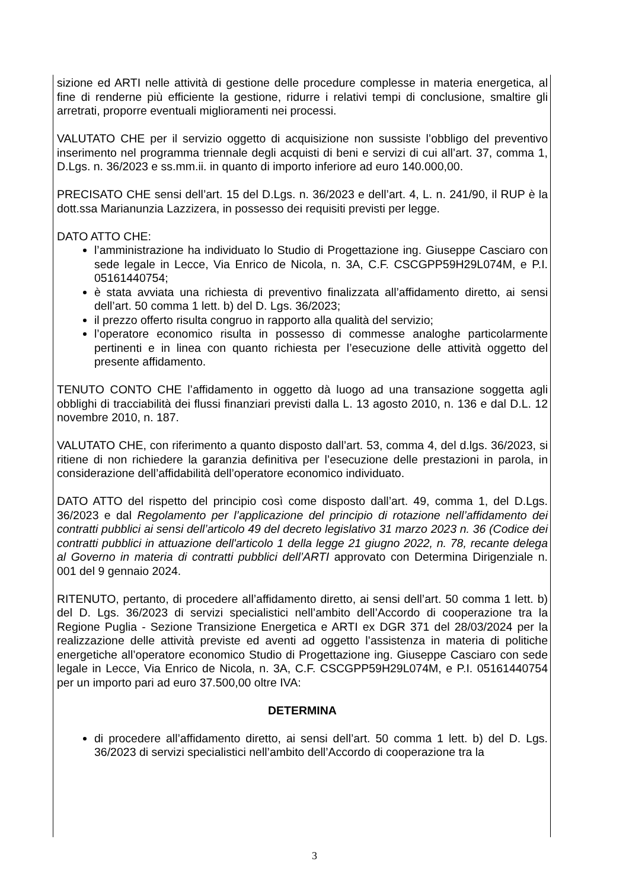sizione ed ARTI nelle attività di gestione delle procedure complesse in materia energetica, al fine di renderne più efficiente la gestione, ridurre i relativi tempi di conclusione, smaltire gli arretrati, proporre eventuali miglioramenti nei processi.
VALUTATO CHE per il servizio oggetto di acquisizione non sussiste l’obbligo del preventivo inserimento nel programma triennale degli acquisti di beni e servizi di cui all’art. 37, comma 1, D.Lgs. n. 36/2023 e ss.mm.ii. in quanto di importo inferiore ad euro 140.000,00.
PRECISATO CHE sensi dell’art. 15 del D.Lgs. n. 36/2023 e dell’art. 4, L. n. 241/90, il RUP è la dott.ssa Marianunzia Lazzizera, in possesso dei requisiti previsti per legge.
DATO ATTO CHE:
l’amministrazione ha individuato lo Studio di Progettazione ing. Giuseppe Casciaro con sede legale in Lecce, Via Enrico de Nicola, n. 3A, C.F. CSCGPP59H29L074M, e P.I. 05161440754;
è stata avviata una richiesta di preventivo finalizzata all’affidamento diretto, ai sensi dell’art. 50 comma 1 lett. b) del D. Lgs. 36/2023;
il prezzo offerto risulta congruo in rapporto alla qualità del servizio;
l’operatore economico risulta in possesso di commesse analoghe particolarmente pertinenti e in linea con quanto richiesta per l’esecuzione delle attività oggetto del presente affidamento.
TENUTO CONTO CHE l’affidamento in oggetto dà luogo ad una transazione soggetta agli obblighi di tracciabilità dei flussi finanziari previsti dalla L. 13 agosto 2010, n. 136 e dal D.L. 12 novembre 2010, n. 187.
VALUTATO CHE, con riferimento a quanto disposto dall’art. 53, comma 4, del d.lgs. 36/2023, si ritiene di non richiedere la garanzia definitiva per l’esecuzione delle prestazioni in parola, in considerazione dell’affidabilità dell’operatore economico individuato.
DATO ATTO del rispetto del principio così come disposto dall’art. 49, comma 1, del D.Lgs. 36/2023 e dal Regolamento per l’applicazione del principio di rotazione nell’affidamento dei contratti pubblici ai sensi dell’articolo 49 del decreto legislativo 31 marzo 2023 n. 36 (Codice dei contratti pubblici in attuazione dell'articolo 1 della legge 21 giugno 2022, n. 78, recante delega al Governo in materia di contratti pubblici dell’ARTI approvato con Determina Dirigenziale n. 001 del 9 gennaio 2024.
RITENUTO, pertanto, di procedere all’affidamento diretto, ai sensi dell’art. 50 comma 1 lett. b) del D. Lgs. 36/2023 di servizi specialistici nell’ambito dell’Accordo di cooperazione tra la Regione Puglia - Sezione Transizione Energetica e ARTI ex DGR 371 del 28/03/2024 per la realizzazione delle attività previste ed aventi ad oggetto l’assistenza in materia di politiche energetiche all’operatore economico Studio di Progettazione ing. Giuseppe Casciaro con sede legale in Lecce, Via Enrico de Nicola, n. 3A, C.F. CSCGPP59H29L074M, e P.I. 05161440754 per un importo pari ad euro 37.500,00 oltre IVA:
DETERMINA
di procedere all’affidamento diretto, ai sensi dell’art. 50 comma 1 lett. b) del D. Lgs. 36/2023 di servizi specialistici nell’ambito dell’Accordo di cooperazione tra la
3